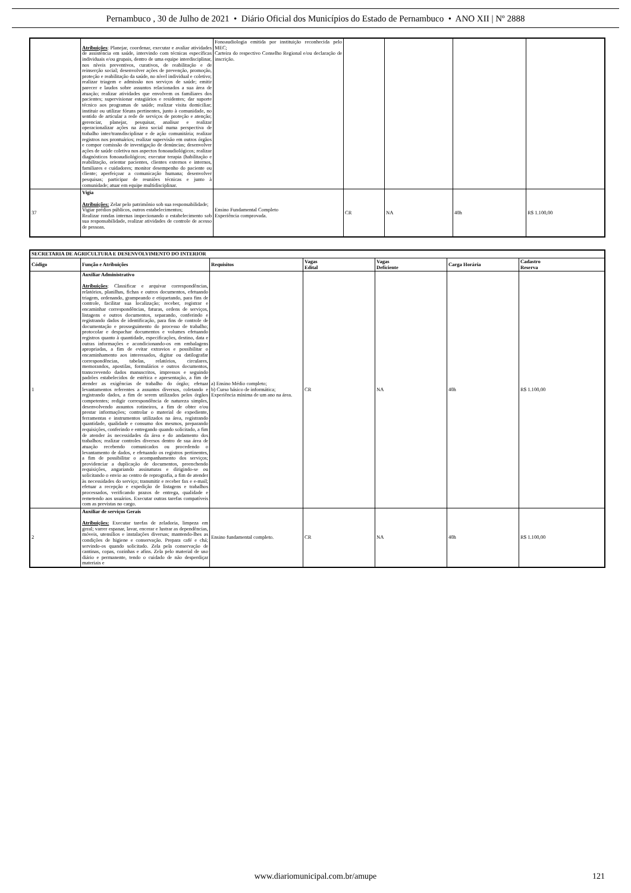Pernambuco , 30 de Julho de 2021 • Diário Oficial dos Municípios do Estado de Pernambuco • ANO XII | Nº 2888
| | Atribuições : Planejar, coordenar, executar e avaliar atividades de assistência em saúde, intervindo com técnicas específicas individuais e/ou grupais, dentro de uma equipe interdisciplinar, nos níveis preventivos, curativos, de reabilitação e de reinserção social; desenvolver ações de prevenção, promoção, proteção e reabilitação da saúde, no nível individual e coletivo; realizar triagem e admissão nos serviços de saúde; emitir parecer e laudos sobre assuntos relacionados a sua área de atuação; realizar atividades que envolvem os familiares dos pacientes; supervisionar estagiários e residentes; dar suporte técnico aos programas de saúde; realizar visita domiciliar; instituir ou utilizar fóruns pertinentes, junto à comunidade, no sentido de articular a rede de serviços de proteção e atenção; gerenciar, planejar, pesquisar, analisar e realizar operacionalizar ações na área social numa perspectiva de trabalho inter/transdisciplinar e de ação comunitária; realizar registros nos prontuários; realizar supervisão em outros órgãos e compor comissão de investigação de denúncias; desenvolver ações de saúde coletiva nos aspectos fonoaudiológicos; realizar diagnósticos fonoaudiológicos; executar terapia (habilitação e reabilitação, orientar pacientes, clientes externos e internos, familiares e cuidadores; monitor desempenho do paciente ou cliente; aperfeiçoar a comunicação humana; desenvolver pesquisas; participar de reuniões técnicas e junto à comunidade; atuar em equipe multidisciplinar. | Fonoaudiologia emitida por instituição reconhecida pelo MEC; Carteira do respectivo Conselho Regional e/ou declaração de inscrição. | | | | |
| 37 | Vigia Atribuições: Zelar pelo patrimônio sob sua responsabilidade; Vigiar prédios públicos, outros estabelecimentos; Realizar rondas internas inspecionando o estabelecimento sob sua responsabilidade, realizar atividades de controle de acesso de pessoas. | Ensino Fundamental Completo Experiência comprovada. | CR | NA | 40h | R$ 1.100,00 |
| SECRETARIA DE AGRICULTURA E DESENVOLVIMENTO DO INTERIOR | | | | | | |
| --- | --- | --- | --- | --- | --- | --- |
| Código | Função e Atribuições | Requisitos | Vagas Edital | Vagas Deficiente | Carga Horária | Cadastro Reserva |
| 1 | Auxiliar Administrativo Atribuições : Classificar e arquivar correspondências, relatórios, planilhas, fichas e outros documentos, efetuando triagem, ordenando, grampeando e etiquetando, para fins de controle, facilitar sua localização; receber, registrar e encaminhar correspondências, faturas, ordens de serviços, listagens e outros documentos, separando, conferindo e registrando dados de identificação, para fins de controle de documentação e prosseguimento do processo de trabalho; protocolar e despachar documentos e volumes efetuando registros quanto à quantidade, especificações, destino, data e outras informações e acondicionando-os em embalagens apropriadas, a fim de evitar extravios e possibilitar o encaminhamento aos interessados, digitar ou datilografar correspondências, tabelas, relatórios, circulares, memorandos, apostilas, formulários e outros documentos, transcrevendo dados manuscritos, impressos e seguindo padrões estabelecidos de estética e apresentação, a fim de atender as exigências de trabalho do órgão; efetuar levantamentos referentes a assuntos diversos, coletando e registrando dados, a fim de serem utilizados pelos órgãos competentes; redigir correspondência de natureza simples, desenvolvendo assuntos rotineiros, a fim de obter e/ou prestar informações; controlar o material de expediente, ferramentas e instrumentos utilizados na área, registrando quantidade, qualidade e consumo dos mesmos, preparando requisições, conferindo e entregando quando solicitado, a fim de atender às necessidades da área e do andamento dos trabalhos; realizar controles diversos dentro de sua área de atuação recebendo comunicados ou procedendo o levantamento de dados, e efetuando os registros pertinentes, a fim de possibilitar o acompanhamento dos serviços; providenciar a duplicação de documentos, preenchendo requisições, angariando assinaturas e dirigindo-se ou solicitando o envio ao centro de reprografia, a fim de atender às necessidades do serviço; transmitir e receber fax e e-mail; efetuar a recepção e expedição de listagens e trabalhos processados, verificando prazos de entrega, qualidade e remetendo aos usuários. Executar outras tarefas compatíveis com as previstas no cargo. | a) Ensino Médio completo; b) Curso básico de informática; Experiência mínima de um ano na área. | CR | NA | 40h | R$ 1.100,00 |
| 2 | Auxiliar de serviços Gerais Atribuições: Executar tarefas de zeladoria, limpeza em geral; varrer espanar, lavar, encerar e lustrar as dependências, móveis, utensílios e instalações diversas; mantendo-lhes as condições de higiene e conservação. Prepara café e chá; servindo-os quando solicitado. Zela pela conservação de cantinas, copas, cozinhas e afins. Zela pelo material de uso diário e permanente, tendo o cuidado de não desperdiçar materiais e | Ensino fundamental completo. | CR | NA | 40h | R$ 1.100,00 |
www.diariomunicipal.com.br/amupe
121